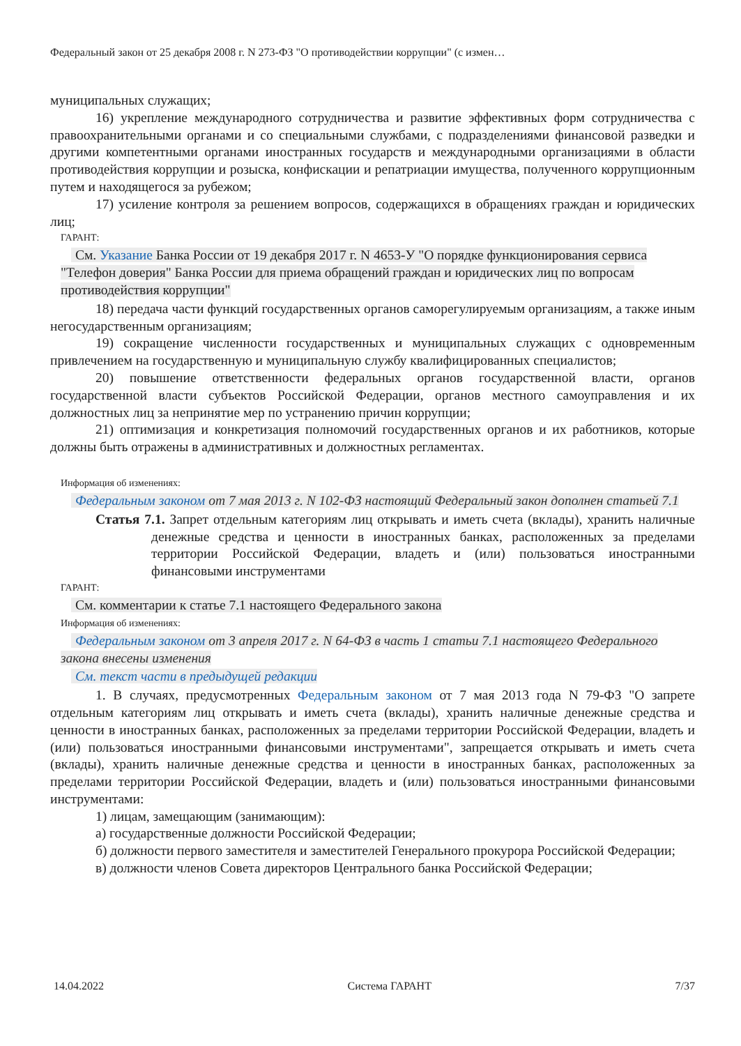Федеральный закон от 25 декабря 2008 г. N 273-ФЗ "О противодействии коррупции" (с измен…
муниципальных служащих;
16) укрепление международного сотрудничества и развитие эффективных форм сотрудничества с правоохранительными органами и со специальными службами, с подразделениями финансовой разведки и другими компетентными органами иностранных государств и международными организациями в области противодействия коррупции и розыска, конфискации и репатриации имущества, полученного коррупционным путем и находящегося за рубежом;
17) усиление контроля за решением вопросов, содержащихся в обращениях граждан и юридических лиц;
ГАРАНТ:
См. Указание Банка России от 19 декабря 2017 г. N 4653-У "О порядке функционирования сервиса "Телефон доверия" Банка России для приема обращений граждан и юридических лиц по вопросам противодействия коррупции"
18) передача части функций государственных органов саморегулируемым организациям, а также иным негосударственным организациям;
19) сокращение численности государственных и муниципальных служащих с одновременным привлечением на государственную и муниципальную службу квалифицированных специалистов;
20) повышение ответственности федеральных органов государственной власти, органов государственной власти субъектов Российской Федерации, органов местного самоуправления и их должностных лиц за непринятие мер по устранению причин коррупции;
21) оптимизация и конкретизация полномочий государственных органов и их работников, которые должны быть отражены в административных и должностных регламентах.
Информация об изменениях:
Федеральным законом от 7 мая 2013 г. N 102-ФЗ настоящий Федеральный закон дополнен статьей 7.1
Статья 7.1. Запрет отдельным категориям лиц открывать и иметь счета (вклады), хранить наличные денежные средства и ценности в иностранных банках, расположенных за пределами территории Российской Федерации, владеть и (или) пользоваться иностранными финансовыми инструментами
ГАРАНТ:
См. комментарии к статье 7.1 настоящего Федерального закона
Информация об изменениях:
Федеральным законом от 3 апреля 2017 г. N 64-ФЗ в часть 1 статьи 7.1 настоящего Федерального закона внесены изменения
См. текст части в предыдущей редакции
1. В случаях, предусмотренных Федеральным законом от 7 мая 2013 года N 79-ФЗ "О запрете отдельным категориям лиц открывать и иметь счета (вклады), хранить наличные денежные средства и ценности в иностранных банках, расположенных за пределами территории Российской Федерации, владеть и (или) пользоваться иностранными финансовыми инструментами", запрещается открывать и иметь счета (вклады), хранить наличные денежные средства и ценности в иностранных банках, расположенных за пределами территории Российской Федерации, владеть и (или) пользоваться иностранными финансовыми инструментами:
1) лицам, замещающим (занимающим):
а) государственные должности Российской Федерации;
б) должности первого заместителя и заместителей Генерального прокурора Российской Федерации;
в) должности членов Совета директоров Центрального банка Российской Федерации;
14.04.2022 Система ГАРАНТ 7/37